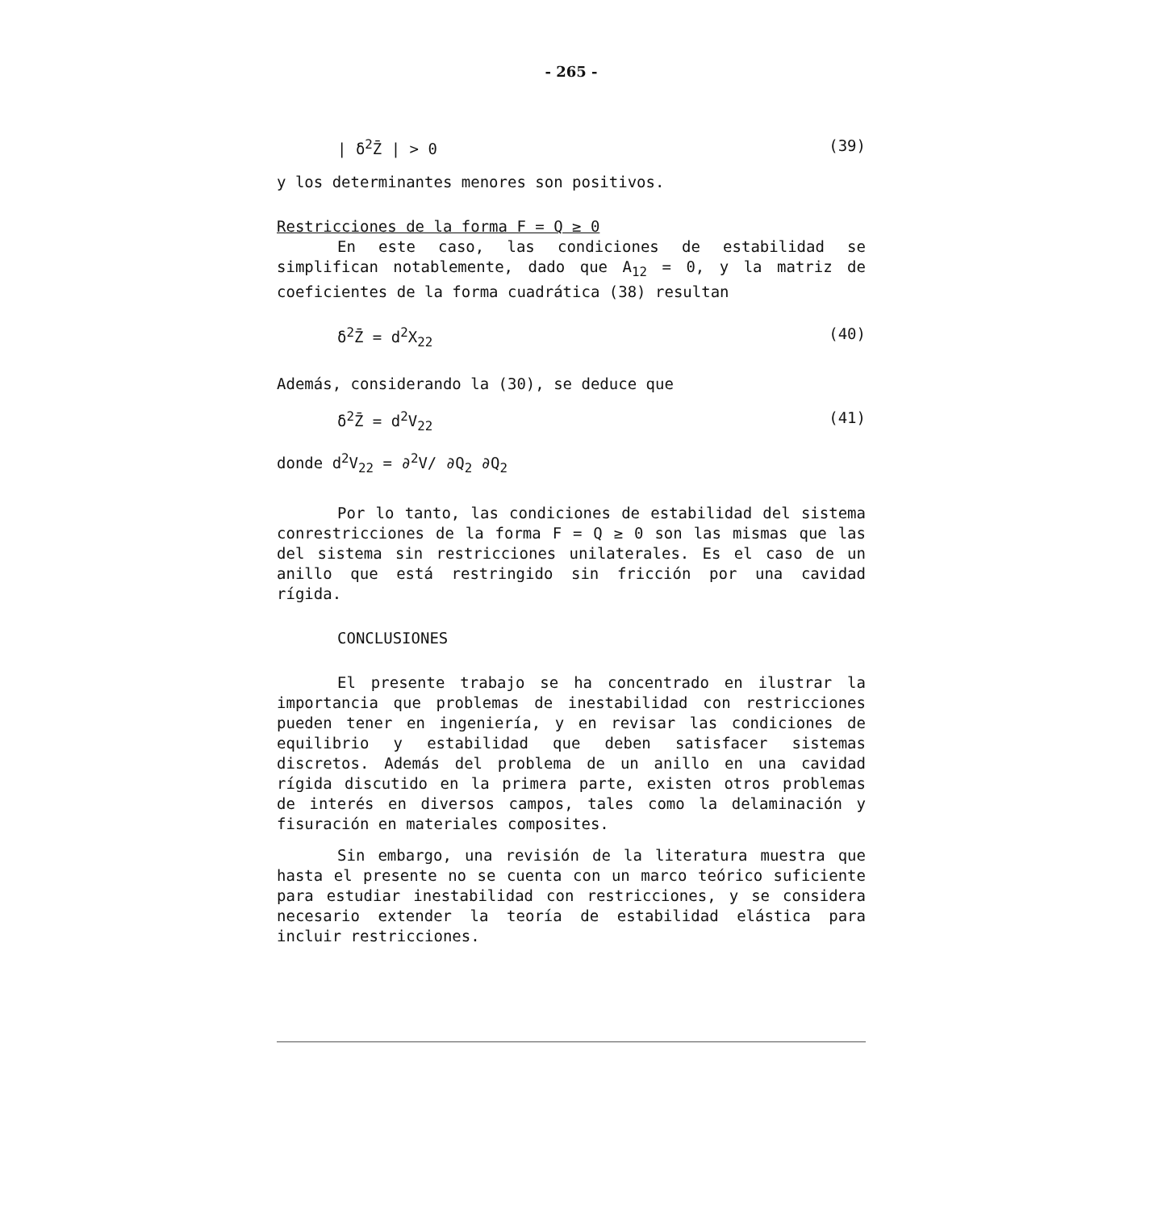- 265 -
| δ<sup>2</sup>Z̄ | > 0 (39)
y los determinantes menores son positivos.
Restricciones de la forma F = Q ≥ 0
En este caso, las condiciones de estabilidad se simplifican notablemente, dado que A<sub>12</sub> = 0, y la matriz de coeficientes de la forma cuadrática (38) resultan
δ<sup>2</sup>Z̄ = d<sup>2</sup>X<sub>22</sub> (40)
Además, considerando la (30), se deduce que
δ<sup>2</sup>Z̄ = d<sup>2</sup>V<sub>22</sub> (41)
donde d<sup>2</sup>V<sub>22</sub> = ∂<sup>2</sup>V/ ∂Q<sub>2</sub> ∂Q<sub>2</sub>
Por lo tanto, las condiciones de estabilidad del sistema conrestricciones de la forma F = Q ≥ 0 son las mismas que las del sistema sin restricciones unilaterales. Es el caso de un anillo que está restringido sin fricción por una cavidad rígida.
CONCLUSIONES
El presente trabajo se ha concentrado en ilustrar la importancia que problemas de inestabilidad con restricciones pueden tener en ingeniería, y en revisar las condiciones de equilibrio y estabilidad que deben satisfacer sistemas discretos. Además del problema de un anillo en una cavidad rígida discutido en la primera parte, existen otros problemas de interés en diversos campos, tales como la delaminación y fisuración en materiales composites.
Sin embargo, una revisión de la literatura muestra que hasta el presente no se cuenta con un marco teórico suficiente para estudiar inestabilidad con restricciones, y se considera necesario extender la teoría de estabilidad elástica para incluir restricciones.